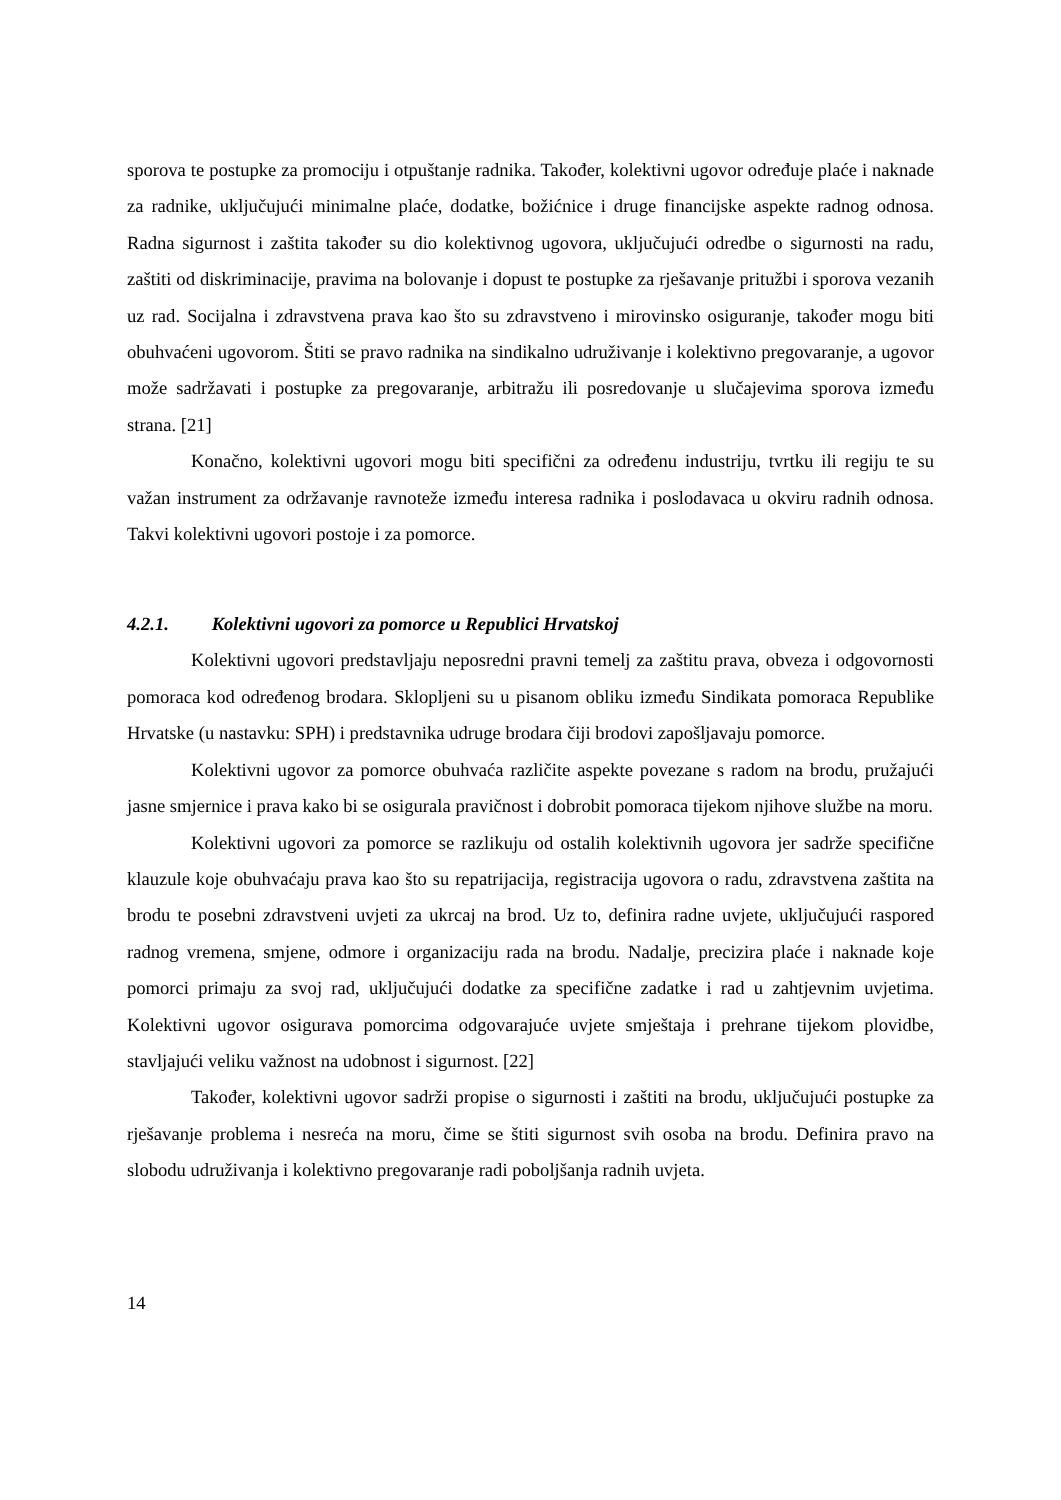sporova te postupke za promociju i otpuštanje radnika. Također, kolektivni ugovor određuje plaće i naknade za radnike, uključujući minimalne plaće, dodatke, božićnice i druge financijske aspekte radnog odnosa. Radna sigurnost i zaštita također su dio kolektivnog ugovora, uključujući odredbe o sigurnosti na radu, zaštiti od diskriminacije, pravima na bolovanje i dopust te postupke za rješavanje pritužbi i sporova vezanih uz rad. Socijalna i zdravstvena prava kao što su zdravstveno i mirovinsko osiguranje, također mogu biti obuhvaćeni ugovorom. Štiti se pravo radnika na sindikalno udruživanje i kolektivno pregovaranje, a ugovor može sadržavati i postupke za pregovaranje, arbitražu ili posredovanje u slučajevima sporova između strana. [21]
Konačno, kolektivni ugovori mogu biti specifični za određenu industriju, tvrtku ili regiju te su važan instrument za održavanje ravnoteže između interesa radnika i poslodavaca u okviru radnih odnosa. Takvi kolektivni ugovori postoje i za pomorce.
4.2.1. Kolektivni ugovori za pomorce u Republici Hrvatskoj
Kolektivni ugovori predstavljaju neposredni pravni temelj za zaštitu prava, obveza i odgovornosti pomoraca kod određenog brodara. Sklopljeni su u pisanom obliku između Sindikata pomoraca Republike Hrvatske (u nastavku: SPH) i predstavnika udruge brodara čiji brodovi zapošljavaju pomorce.
Kolektivni ugovor za pomorce obuhvaća različite aspekte povezane s radom na brodu, pružajući jasne smjernice i prava kako bi se osigurala pravičnost i dobrobit pomoraca tijekom njihove službe na moru.
Kolektivni ugovori za pomorce se razlikuju od ostalih kolektivnih ugovora jer sadrže specifične klauzule koje obuhvaćaju prava kao što su repatrijacija, registracija ugovora o radu, zdravstvena zaštita na brodu te posebni zdravstveni uvjeti za ukrcaj na brod. Uz to, definira radne uvjete, uključujući raspored radnog vremena, smjene, odmore i organizaciju rada na brodu. Nadalje, precizira plaće i naknade koje pomorci primaju za svoj rad, uključujući dodatke za specifične zadatke i rad u zahtjevnim uvjetima. Kolektivni ugovor osigurava pomorcima odgovarajuće uvjete smještaja i prehrane tijekom plovidbe, stavljajući veliku važnost na udobnost i sigurnost. [22]
Također, kolektivni ugovor sadrži propise o sigurnosti i zaštiti na brodu, uključujući postupke za rješavanje problema i nesreća na moru, čime se štiti sigurnost svih osoba na brodu. Definira pravo na slobodu udruživanja i kolektivno pregovaranje radi poboljšanja radnih uvjeta.
14